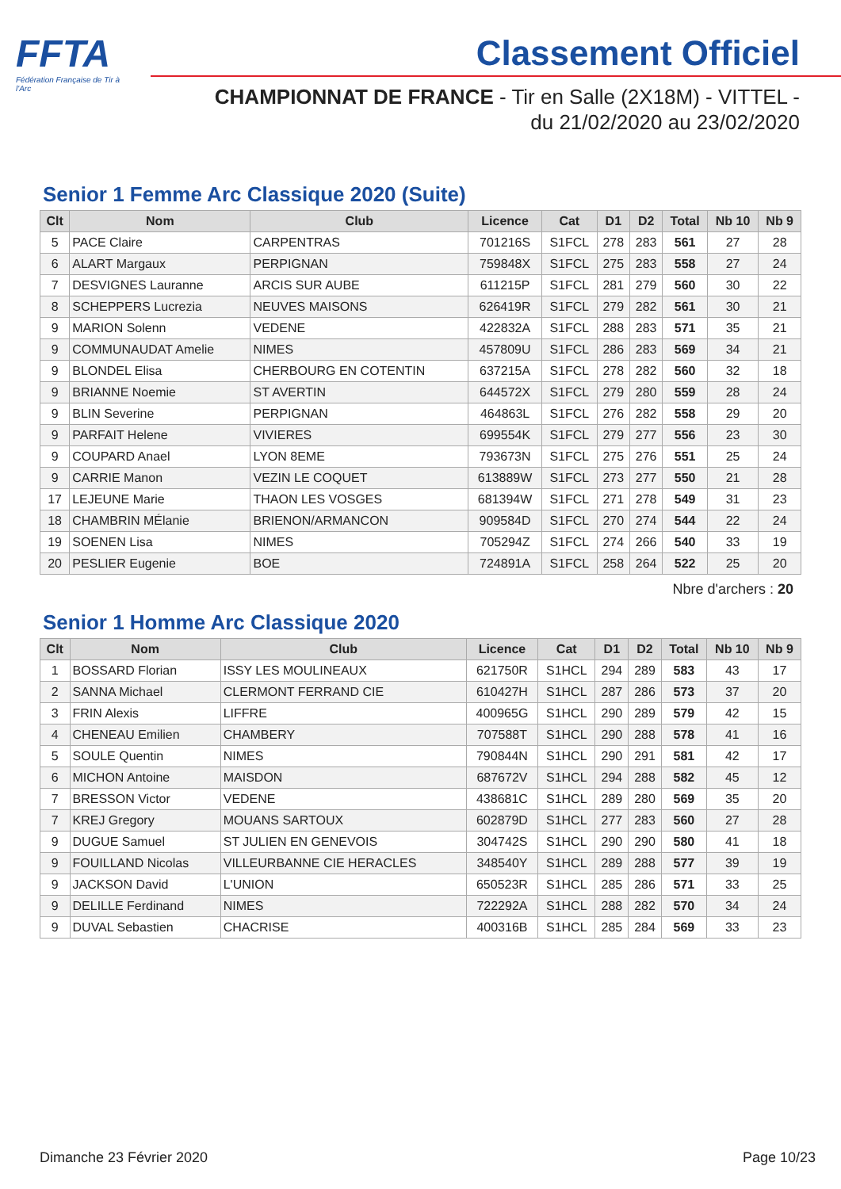FFTA
Fédération Française de Tir à l'Arc
Classement Officiel
CHAMPIONNAT DE FRANCE - Tir en Salle (2X18M) - VITTEL -
du 21/02/2020 au 23/02/2020
Senior 1 Femme Arc Classique 2020 (Suite)
| Clt | Nom | Club | Licence | Cat | D1 | D2 | Total | Nb 10 | Nb 9 |
| --- | --- | --- | --- | --- | --- | --- | --- | --- | --- |
| 5 | PACE Claire | CARPENTRAS | 701216S | S1FCL | 278 | 283 | 561 | 27 | 28 |
| 6 | ALART Margaux | PERPIGNAN | 759848X | S1FCL | 275 | 283 | 558 | 27 | 24 |
| 7 | DESVIGNES Lauranne | ARCIS SUR AUBE | 611215P | S1FCL | 281 | 279 | 560 | 30 | 22 |
| 8 | SCHEPPERS Lucrezia | NEUVES MAISONS | 626419R | S1FCL | 279 | 282 | 561 | 30 | 21 |
| 9 | MARION Solenn | VEDENE | 422832A | S1FCL | 288 | 283 | 571 | 35 | 21 |
| 9 | COMMUNAUDAT Amelie | NIMES | 457809U | S1FCL | 286 | 283 | 569 | 34 | 21 |
| 9 | BLONDEL Elisa | CHERBOURG EN COTENTIN | 637215A | S1FCL | 278 | 282 | 560 | 32 | 18 |
| 9 | BRIANNE Noemie | ST AVERTIN | 644572X | S1FCL | 279 | 280 | 559 | 28 | 24 |
| 9 | BLIN Severine | PERPIGNAN | 464863L | S1FCL | 276 | 282 | 558 | 29 | 20 |
| 9 | PARFAIT Helene | VIVIERES | 699554K | S1FCL | 279 | 277 | 556 | 23 | 30 |
| 9 | COUPARD Anael | LYON 8EME | 793673N | S1FCL | 275 | 276 | 551 | 25 | 24 |
| 9 | CARRIE Manon | VEZIN LE COQUET | 613889W | S1FCL | 273 | 277 | 550 | 21 | 28 |
| 17 | LEJEUNE Marie | THAON LES VOSGES | 681394W | S1FCL | 271 | 278 | 549 | 31 | 23 |
| 18 | CHAMBRIN MÉlanie | BRIENON/ARMANCON | 909584D | S1FCL | 270 | 274 | 544 | 22 | 24 |
| 19 | SOENEN Lisa | NIMES | 705294Z | S1FCL | 274 | 266 | 540 | 33 | 19 |
| 20 | PESLIER Eugenie | BOE | 724891A | S1FCL | 258 | 264 | 522 | 25 | 20 |
Nbre d'archers : 20
Senior 1 Homme Arc Classique 2020
| Clt | Nom | Club | Licence | Cat | D1 | D2 | Total | Nb 10 | Nb 9 |
| --- | --- | --- | --- | --- | --- | --- | --- | --- | --- |
| 1 | BOSSARD Florian | ISSY LES MOULINEAUX | 621750R | S1HCL | 294 | 289 | 583 | 43 | 17 |
| 2 | SANNA Michael | CLERMONT FERRAND CIE | 610427H | S1HCL | 287 | 286 | 573 | 37 | 20 |
| 3 | FRIN Alexis | LIFFRE | 400965G | S1HCL | 290 | 289 | 579 | 42 | 15 |
| 4 | CHENEAU Emilien | CHAMBERY | 707588T | S1HCL | 290 | 288 | 578 | 41 | 16 |
| 5 | SOULE Quentin | NIMES | 790844N | S1HCL | 290 | 291 | 581 | 42 | 17 |
| 6 | MICHON Antoine | MAISDON | 687672V | S1HCL | 294 | 288 | 582 | 45 | 12 |
| 7 | BRESSON Victor | VEDENE | 438681C | S1HCL | 289 | 280 | 569 | 35 | 20 |
| 7 | KREJ Gregory | MOUANS SARTOUX | 602879D | S1HCL | 277 | 283 | 560 | 27 | 28 |
| 9 | DUGUE Samuel | ST JULIEN EN GENEVOIS | 304742S | S1HCL | 290 | 290 | 580 | 41 | 18 |
| 9 | FOUILLAND Nicolas | VILLEURBANNE CIE HERACLES | 348540Y | S1HCL | 289 | 288 | 577 | 39 | 19 |
| 9 | JACKSON David | L'UNION | 650523R | S1HCL | 285 | 286 | 571 | 33 | 25 |
| 9 | DELILLE Ferdinand | NIMES | 722292A | S1HCL | 288 | 282 | 570 | 34 | 24 |
| 9 | DUVAL Sebastien | CHACRISE | 400316B | S1HCL | 285 | 284 | 569 | 33 | 23 |
Dimanche 23 Février 2020 Page 10/23